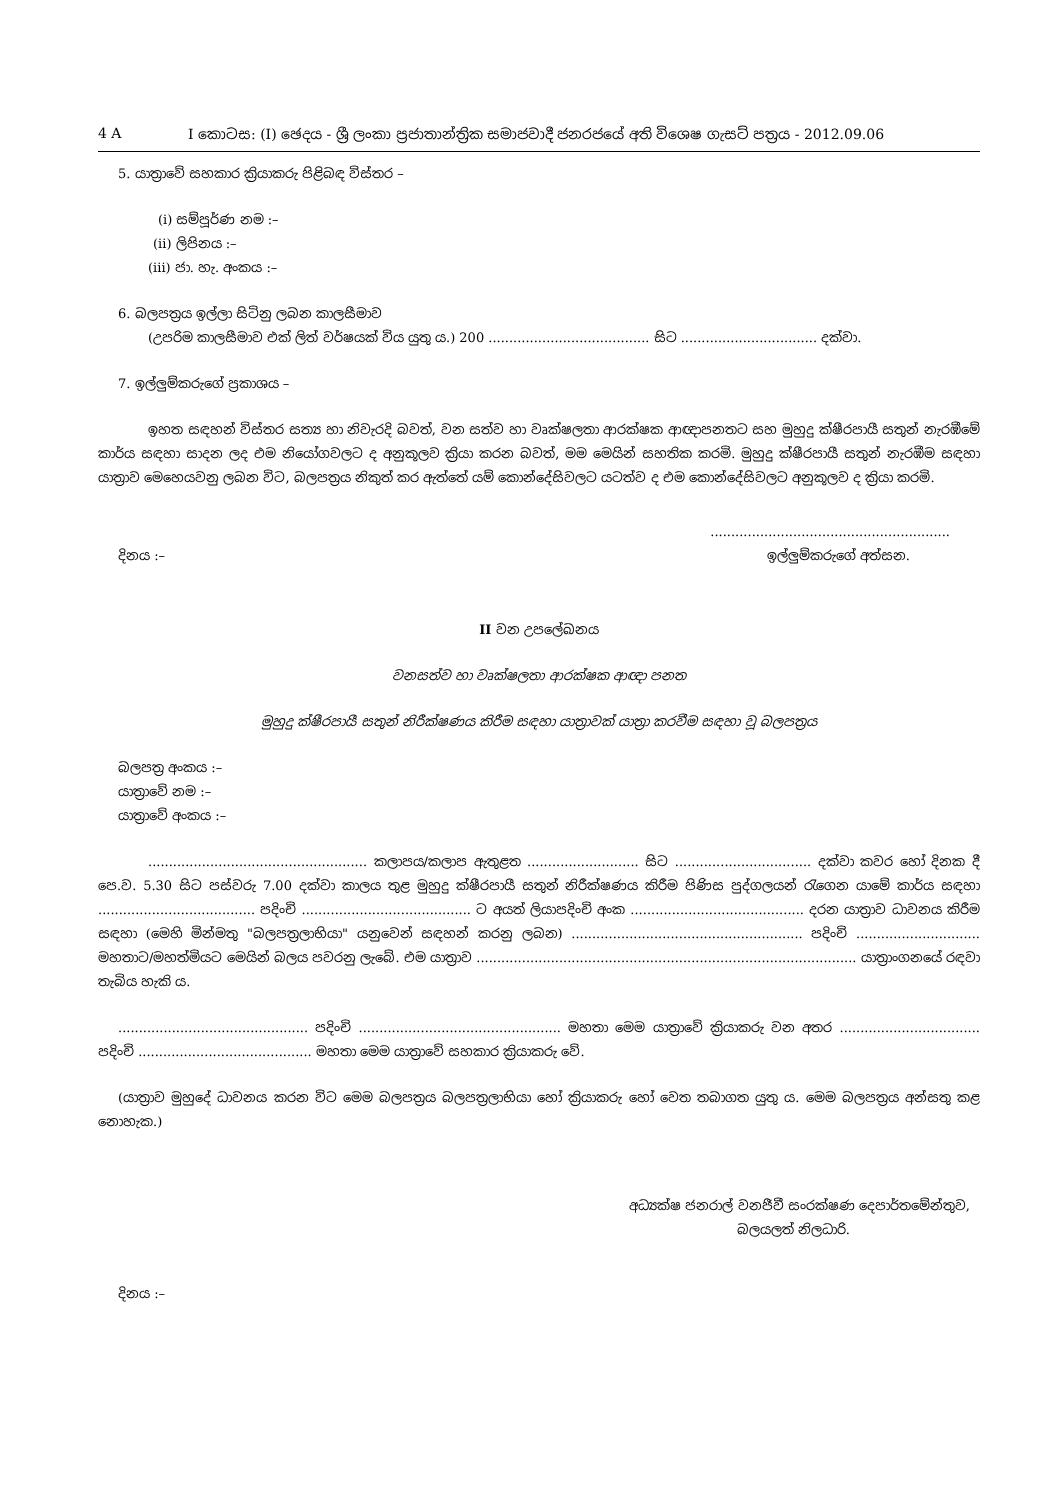4 A I කොටස: (I) ඡෙදය - ශ්‍රී ලංකා ප්‍රජාතාන්ත්‍රික සමාජවාදී ජනරජයේ අති විශෙෂ ගැසට් පත්‍රය - 2012.09.06
5. යාත්‍රාවේ සහකාර ක්‍රියාකරු පිළිබඳ විස්තර –
(i) සම්පූර්ණ නම :–
(ii) ලිපිනය :–
(iii) ජා. හැ. අංකය :–
6. බලපත්‍රය ඉල්ලා සිටිනු ලබන කාලසීමාව
(උපරිම කාලසීමාව එක් ලිත් වර්ෂයක් විය යුතු ය.) 200 ....................................... සිට ................................. දක්වා.
7. ඉල්ලුම්කරුගේ ප්‍රකාශය –
ඉහත සඳහන් විස්තර සත්‍ය හා නිවැරදි බවත්, වන සත්ව හා වෘක්ෂලතා ආරක්ෂක ආඥාපනතට සහ මුහුදු ක්ෂීරපායී සතුන් නැරඹීමේ කාර්ය සඳහා සාදන ලද එම නියෝගවලට ද අනුකූලව ක්‍රියා කරන බවත්, මම මෙයින් සහතික කරමි. මුහුදු ක්ෂීරපායී සතුන් නැරඹීම සඳහා යාත්‍රාව මෙහෙයවනු ලබන විට, බලපත්‍රය නිකුත් කර ඇත්තේ යම් කොන්දේසිවලට යටත්ව ද එම කොන්දේසිවලට අනුකූලව ද ක්‍රියා කරමි.
..........................................................
දිනය :– ඉල්ලුම්කරුගේ අත්සන.
II වන උපලේඛනය
වනසත්ව හා වෘක්ෂලතා ආරක්ෂක ආඥා පනත
මුහුදු ක්ෂීරපායී සතුන් නිරීක්ෂණය කිරීම සඳහා යාත්‍රාවක් යාත්‍රා කරවීම සඳහා වූ බලපත්‍රය
බලපත්‍ර අංකය :–
යාත්‍රාවේ නම :–
යාත්‍රාවේ අංකය :–
..................................................... කලාපය/කලාප ඇතුළත ........................... සිට ................................. දක්වා කවර හෝ දිනක දී පෙ.ව. 5.30 සිට පස්වරු 7.00 දක්වා කාලය තුළ මුහුදු ක්ෂීරපායී සතුන් නිරීක්ෂණය කිරීම පිණිස පුද්ගලයන් රැගෙන යාමේ කාර්ය සඳහා ...................................... පදිංචි ......................................... ට අයත් ලියාපදිංචි අංක .......................................... දරන යාත්‍රාව ධාවනය කිරීම සඳහා (මෙහි මින්මතු "බලපත්‍රලාභියා" යනුවෙන් සඳහන් කරනු ලබන) ........................................................ පදිංචි .............................. මහතාට/මහත්මියට මෙයින් බලය පවරනු ලැබේ. එම යාත්‍රාව ............................................................................................ යාත්‍රාංගනයේ රඳවා තැබිය හැකි ය.
.............................................. පදිංචි ................................................. මහතා මෙම යාත්‍රාවේ ක්‍රියාකරු වන අතර .................................. පදිංචි .......................................... මහතා මෙම යාත්‍රාවේ සහකාර ක්‍රියාකරු වේ.
(යාත්‍රාව මුහුදේ ධාවනය කරන විට මෙම බලපත්‍රය බලපත්‍රලාභියා හෝ ක්‍රියාකරු හෝ වෙත තබාගත යුතු ය. මෙම බලපත්‍රය අන්සතු කළ නොහැක.)
අධ්‍යක්ෂ ජනරාල් වනජීවී සංරක්ෂණ දෙපාර්තමේන්තුව,
බලයලත් නිලධාරි.
දිනය :–